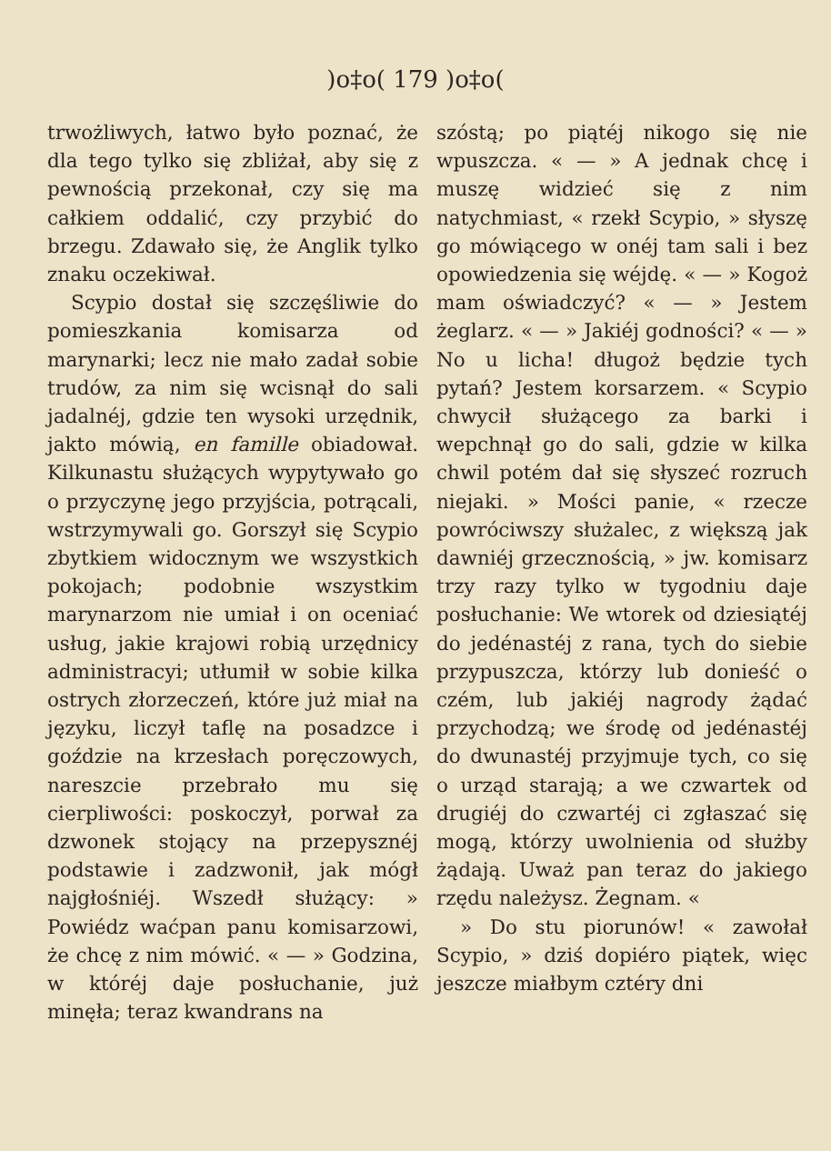)o‡o( 179 )o‡o(
trwożliwych, łatwo było poznać, że dla tego tylko się zbliżał, aby się z pewnością przekonał, czy się ma całkiem oddalić, czy przybić do brzegu. Zdawało się, że Anglik tylko znaku oczekiwał.
Scypio dostał się szczęśliwie do pomieszkania komisarza od marynarki; lecz nie mało zadał sobie trudów, za nim się wcisnął do sali jadalnéj, gdzie ten wysoki urzędnik, jakto mówią, en famille obiadował. Kilkunastu służących wypytywało go o przyczynę jego przyjścia, potrącali, wstrzymywali go. Gorszył się Scypio zbytkiem widocznym we wszystkich pokojach; podobnie wszystkim marynarzom nie umiał i on oceniać usług, jakie krajowi robią urzędnicy administracyi; utłumił w sobie kilka ostrych złorzeczeń, które już miał na języku, liczył taflę na posadzce i goździe na krzesłach poręczowych, nareszcie przebrało mu się cierpliwości: poskoczył, porwał za dzwonek stojący na przepysznéj podstawie i zadzwonił, jak mógł najgłośniéj. Wszedł służący: » Powiédz waćpan panu komisarzowi, że chcę z nim mówić. « — » Godzina, w któréj daje posłuchanie, już minęła; teraz kwandrans na
szóstą; po piątéj nikogo się nie wpuszcza. « — » A jednak chcę i muszę widzieć się z nim natychmiast, « rzekł Scypio, » słyszę go mówiącego w onéj tam sali i bez opowiedzenia się wéjdę. « — » Kogoż mam oświadczyć? « — » Jestem żeglarz. « — » Jakiéj godności? « — » No u licha! długoż będzie tych pytań? Jestem korsarzem. « Scypio chwycił służącego za barki i wepchnął go do sali, gdzie w kilka chwil potém dał się słyszeć rozruch niejaki. » Mości panie, « rzecze powróciwszy służalec, z większą jak dawniéj grzecznością, » jw. komisarz trzy razy tylko w tygodniu daje posłuchanie: We wtorek od dziesiątéj do jedénastéj z rana, tych do siebie przypuszcza, którzy lub donieść o czém, lub jakiéj nagrody żądać przychodzą; we środę od jedénastéj do dwunastéj przyjmuje tych, co się o urząd starają; a we czwartek od drugiéj do czwartéj ci zgłaszać się mogą, którzy uwolnienia od służby żądają. Uważ pan teraz do jakiego rzędu należysz. Żegnam. «
» Do stu piorunów! « zawołał Scypio, » dziś dopiéro piątek, więc jeszcze miałbym cztéry dni